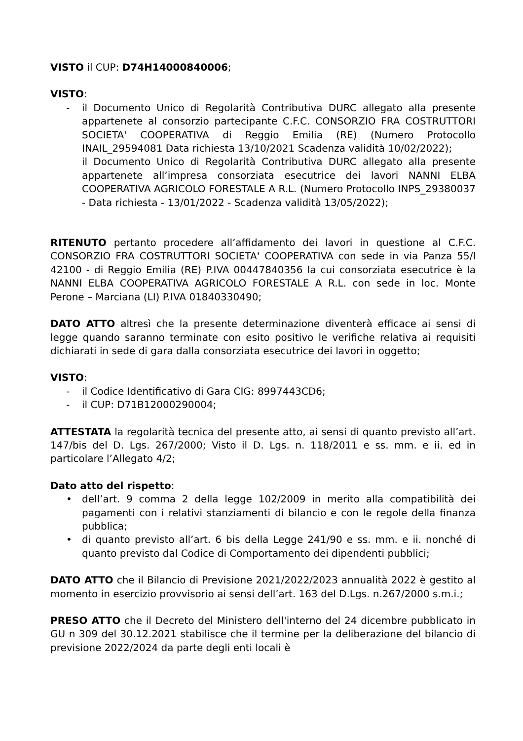VISTO il CUP: D74H14000840006;
VISTO:
- il Documento Unico di Regolarità Contributiva DURC allegato alla presente appartenete al consorzio partecipante C.F.C. CONSORZIO FRA COSTRUTTORI SOCIETA' COOPERATIVA di Reggio Emilia (RE) (Numero Protocollo INAIL_29594081 Data richiesta 13/10/2021 Scadenza validità 10/02/2022);
il Documento Unico di Regolarità Contributiva DURC allegato alla presente appartenete all’impresa consorziata esecutrice dei lavori NANNI ELBA COOPERATIVA AGRICOLO FORESTALE A R.L. (Numero Protocollo INPS_29380037 - Data richiesta - 13/01/2022 - Scadenza validità 13/05/2022);
RITENUTO pertanto procedere all’affidamento dei lavori in questione al C.F.C. CONSORZIO FRA COSTRUTTORI SOCIETA' COOPERATIVA con sede in via Panza 55/l 42100 - di Reggio Emilia (RE) P.IVA 00447840356 la cui consorziata esecutrice è la NANNI ELBA COOPERATIVA AGRICOLO FORESTALE A R.L. con sede in loc. Monte Perone – Marciana (LI) P.IVA 01840330490;
DATO ATTO altresì che la presente determinazione diventerà efficace ai sensi di legge quando saranno terminate con esito positivo le verifiche relativa ai requisiti dichiarati in sede di gara dalla consorziata esecutrice dei lavori in oggetto;
VISTO:
- il Codice Identificativo di Gara CIG: 8997443CD6;
- il CUP: D71B12000290004;
ATTESTATA la regolarità tecnica del presente atto, ai sensi di quanto previsto all’art. 147/bis del D. Lgs. 267/2000; Visto il D. Lgs. n. 118/2011 e ss. mm. e ii. ed in particolare l’Allegato 4/2;
Dato atto del rispetto:
• dell’art. 9 comma 2 della legge 102/2009 in merito alla compatibilità dei pagamenti con i relativi stanziamenti di bilancio e con le regole della finanza pubblica;
• di quanto previsto all’art. 6 bis della Legge 241/90 e ss. mm. e ii. nonché di quanto previsto dal Codice di Comportamento dei dipendenti pubblici;
DATO ATTO che il Bilancio di Previsione 2021/2022/2023 annualità 2022 è gestito al momento in esercizio provvisorio ai sensi dell’art. 163 del D.Lgs. n.267/2000 s.m.i.;
PRESO ATTO che il Decreto del Ministero dell'interno del 24 dicembre pubblicato in GU n 309 del 30.12.2021 stabilisce che il termine per la deliberazione del bilancio di previsione 2022/2024 da parte degli enti locali è